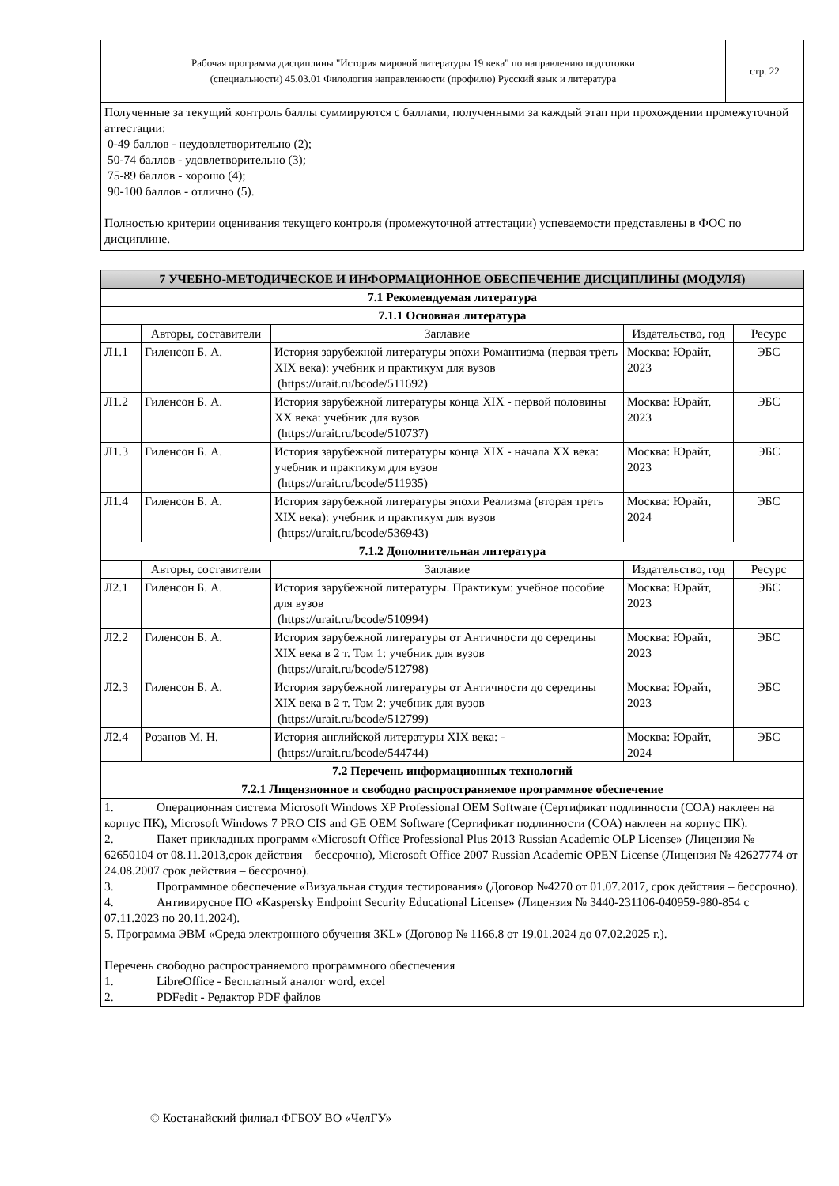| Рабочая программа дисциплины "История мировой литературы 19 века" по направлению подготовки (специальности) 45.03.01 Филология направленности (профилю) Русский язык и литература | стр. 22 |
Полученные за текущий контроль баллы суммируются с баллами, полученными за каждый этап при прохождении промежуточной аттестации:
0-49 баллов - неудовлетворительно (2);
50-74 баллов - удовлетворительно (3);
75-89 баллов - хорошо (4);
90-100 баллов - отлично (5).
Полностью критерии оценивания текущего контроля (промежуточной аттестации) успеваемости представлены в ФОС по дисциплине.
| 7 УЧЕБНО-МЕТОДИЧЕСКОЕ И ИНФОРМАЦИОННОЕ ОБЕСПЕЧЕНИЕ ДИСЦИПЛИНЫ (МОДУЛЯ) | | | | |
| --- | --- | --- | --- | --- |
| 7.1 Рекомендуемая литература | | | | |
| 7.1.1 Основная литература | | | | |
| | Авторы, составители | Заглавие | Издательство, год | Ресурс |
| Л1.1 | Гиленсон Б. А. | История зарубежной литературы эпохи Романтизма (первая треть XIX века): учебник и практикум для вузов (https://urait.ru/bcode/511692) | Москва: Юрайт, 2023 | ЭБС |
| Л1.2 | Гиленсон Б. А. | История зарубежной литературы конца XIX - первой половины XX века: учебник для вузов (https://urait.ru/bcode/510737) | Москва: Юрайт, 2023 | ЭБС |
| Л1.3 | Гиленсон Б. А. | История зарубежной литературы конца XIX - начала XX века: учебник и практикум для вузов (https://urait.ru/bcode/511935) | Москва: Юрайт, 2023 | ЭБС |
| Л1.4 | Гиленсон Б. А. | История зарубежной литературы эпохи Реализма (вторая треть XIX века): учебник и практикум для вузов (https://urait.ru/bcode/536943) | Москва: Юрайт, 2024 | ЭБС |
| 7.1.2 Дополнительная литература | | | | |
| | Авторы, составители | Заглавие | Издательство, год | Ресурс |
| Л2.1 | Гиленсон Б. А. | История зарубежной литературы. Практикум: учебное пособие для вузов (https://urait.ru/bcode/510994) | Москва: Юрайт, 2023 | ЭБС |
| Л2.2 | Гиленсон Б. А. | История зарубежной литературы от Античности до середины XIX века в 2 т. Том 1: учебник для вузов (https://urait.ru/bcode/512798) | Москва: Юрайт, 2023 | ЭБС |
| Л2.3 | Гиленсон Б. А. | История зарубежной литературы от Античности до середины XIX века в 2 т. Том 2: учебник для вузов (https://urait.ru/bcode/512799) | Москва: Юрайт, 2023 | ЭБС |
| Л2.4 | Розанов М. Н. | История английской литературы XIX века: - (https://urait.ru/bcode/544744) | Москва: Юрайт, 2024 | ЭБС |
| 7.2 Перечень информационных технологий | | | | |
| 7.2.1 Лицензионное и свободно распространяемое программное обеспечение | | | | |
| 1. Операционная система Microsoft Windows XP Professional OEM Software (Сертификат подлинности (COA) наклеен на корпус ПК), Microsoft Windows 7 PRO CIS and GE OEM Software (Сертификат подлинности (COA) наклеен на корпус ПК). 2. Пакет прикладных программ «Microsoft Office Professional Plus 2013 Russian Academic OLP License» (Лицензия № 62650104 от 08.11.2013,срок действия – бессрочно), Microsoft Office 2007 Russian Academic OPEN License (Лицензия № 42627774 от 24.08.2007 срок действия – бессрочно). 3. Программное обеспечение «Визуальная студия тестирования» (Договор №4270 от 01.07.2017, срок действия – бессрочно). 4. Антивирусное ПО «Kaspersky Endpoint Security Educational License» (Лицензия № 3440-231106-040959-980-854 с 07.11.2023 по 20.11.2024). 5. Программа ЭВМ «Среда электронного обучения 3KL» (Договор № 1166.8 от 19.01.2024 до 07.02.2025 г.). Перечень свободно распространяемого программного обеспечения 1. LibreOffice - Бесплатный аналог word, excel 2. PDFedit - Редактор PDF файлов | | | | |
© Костанайский филиал ФГБОУ ВО «ЧелГУ»